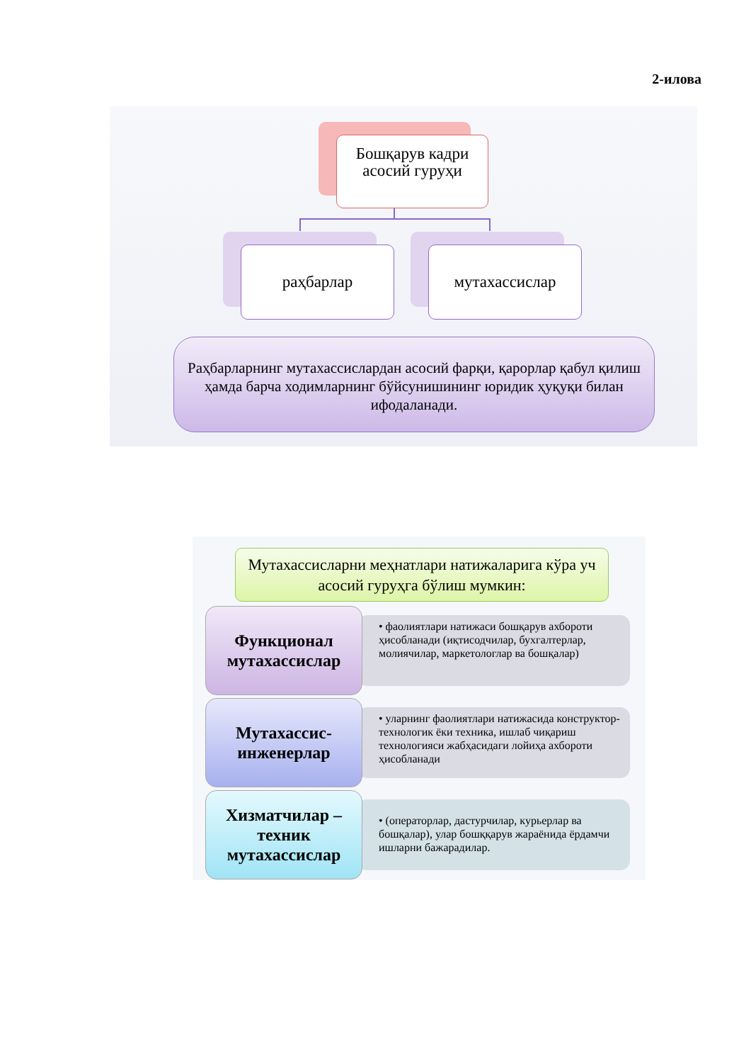2-илова
Бошқарув кадри асосий гуруҳи
раҳбарлар мутахассислар
Раҳбарларнинг мутахассислардан асосий фарқи, қарорлар қабул қилиш ҳамда барча ходимларнинг бўйсунишининг юридик ҳуқуқи билан ифодаланади.
Мутахассисларни меҳнатлари натижаларига кўра уч асосий гуруҳга бўлиш мумкин:
Функционал мутахассислар
• фаолиятлари натижаси бошқарув ахбороти ҳисобланади (иқтисодчилар, бухгалтерлар, молиячилар, маркетологлар ва бошқалар)
Мутахассис-инженерлар
• уларнинг фаолиятлари натижасида конструктор-технологик ёки техника, ишлаб чиқариш технологияси жабҳасидаги лойиҳа ахбороти ҳисобланади
Хизматчилар – техник мутахассислар
• (операторлар, дастурчилар, курьерлар ва бошқалар), улар бошққарув жараёнида ёрдамчи ишларни бажарадилар.